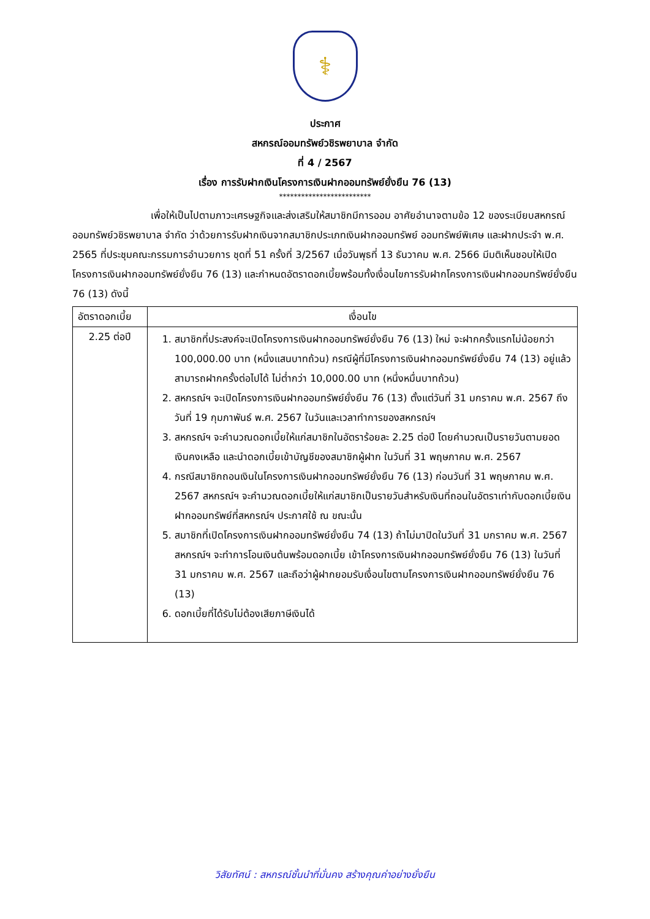⚕
ประกาศ
สหกรณ์ออมทรัพย์วชิรพยาบาล จำกัด
ที่ 4 / 2567
เรื่อง การรับฝากเงินโครงการเงินฝากออมทรัพย์ยั่งยืน 76 (13)
*************************
เพื่อให้เป็นไปตามภาวะเศรษฐกิจและส่งเสริมให้สมาชิกมีการออม อาศัยอำนาจตามข้อ 12 ของระเบียบสหกรณ์ออมทรัพย์วชิรพยาบาล จำกัด ว่าด้วยการรับฝากเงินจากสมาชิกประเภทเงินฝากออมทรัพย์ ออมทรัพย์พิเศษ และฝากประจำ พ.ศ. 2565 ที่ประชุมคณะกรรมการอำนวยการ ชุดที่ 51 ครั้งที่ 3/2567 เมื่อวันพุธที่ 13 ธันวาคม พ.ศ. 2566 มีมติเห็นชอบให้เปิดโครงการเงินฝากออมทรัพย์ยั่งยืน 76 (13) และกำหนดอัตราดอกเบี้ยพร้อมทั้งเงื่อนไขการรับฝากโครงการเงินฝากออมทรัพย์ยั่งยืน 76 (13) ดังนี้
| อัตราดอกเบี้ย | เงื่อนไข |
| --- | --- |
| 2.25 ต่อปี | 1. สมาชิกที่ประสงค์จะเปิดโครงการเงินฝากออมทรัพย์ยั่งยืน 76 (13) ใหม่ จะฝากครั้งแรกไม่น้อยกว่า 100,000.00 บาท (หนึ่งแสนบาทถ้วน) กรณีผู้ที่มีโครงการเงินฝากออมทรัพย์ยั่งยืน 74 (13) อยู่แล้วสามารถฝากครั้งต่อไปได้ ไม่ต่ำกว่า 10,000.00 บาท (หนึ่งหมื่นบาทถ้วน) 2. สหกรณ์ฯ จะเปิดโครงการเงินฝากออมทรัพย์ยั่งยืน 76 (13) ตั้งแต่วันที่ 31 มกราคม พ.ศ. 2567 ถึงวันที่ 19 กุมภาพันธ์ พ.ศ. 2567 ในวันและเวลาทำการของสหกรณ์ฯ 3. สหกรณ์ฯ จะคำนวณดอกเบี้ยให้แก่สมาชิกในอัตราร้อยละ 2.25 ต่อปี โดยคำนวณเป็นรายวันตามยอดเงินคงเหลือ และนำดอกเบี้ยเข้าบัญชีของสมาชิกผู้ฝาก ในวันที่ 31 พฤษภาคม พ.ศ. 2567 4. กรณีสมาชิกถอนเงินในโครงการเงินฝากออมทรัพย์ยั่งยืน 76 (13) ก่อนวันที่ 31 พฤษภาคม พ.ศ. 2567 สหกรณ์ฯ จะคำนวณดอกเบี้ยให้แก่สมาชิกเป็นรายวันสำหรับเงินที่ถอนในอัตราเท่ากับดอกเบี้ยเงินฝากออมทรัพย์ที่สหกรณ์ฯ ประกาศใช้ ณ ขณะนั้น 5. สมาชิกที่เปิดโครงการเงินฝากออมทรัพย์ยั่งยืน 74 (13) ถ้าไม่มาปิดในวันที่ 31 มกราคม พ.ศ. 2567 สหกรณ์ฯ จะทำการโอนเงินต้นพร้อมดอกเบี้ย เข้าโครงการเงินฝากออมทรัพย์ยั่งยืน 76 (13) ในวันที่ 31 มกราคม พ.ศ. 2567 และถือว่าผู้ฝากยอมรับเงื่อนไขตามโครงการเงินฝากออมทรัพย์ยั่งยืน 76 (13) 6. ดอกเบี้ยที่ได้รับไม่ต้องเสียภาษีเงินได้ |
วิสัยทัศน์ : สหกรณ์ชั้นนำที่มั่นคง สร้างคุณค่าอย่างยั่งยืน